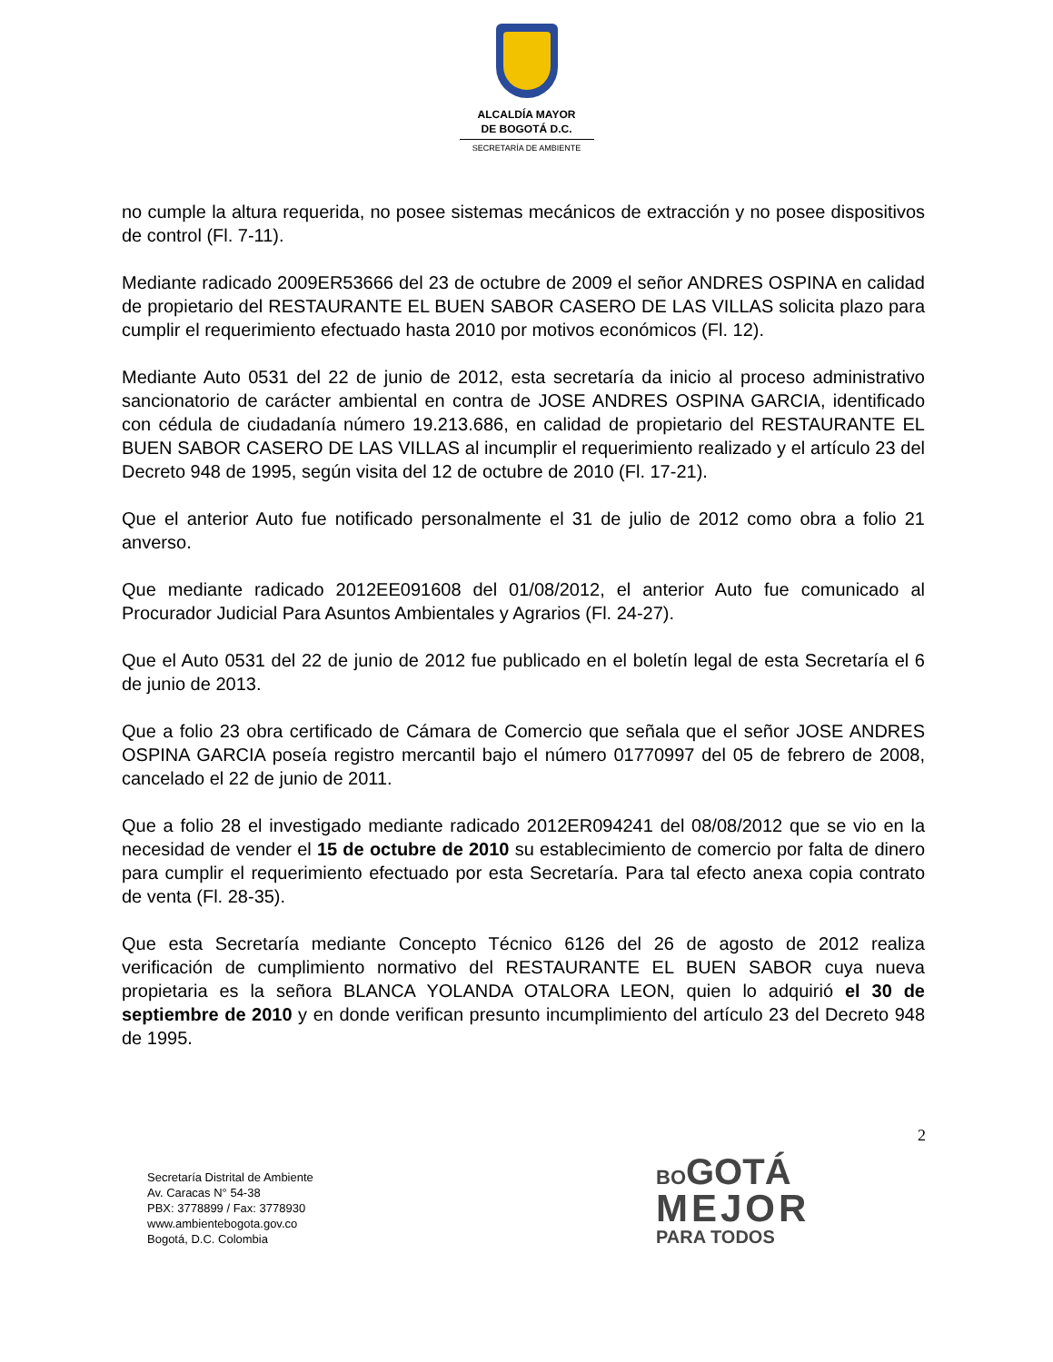ALCALDÍA MAYOR
DE BOGOTÁ D.C.
SECRETARÍA DE AMBIENTE
no cumple la altura requerida, no posee sistemas mecánicos de extracción y no posee dispositivos de control (Fl. 7-11).
Mediante radicado 2009ER53666 del 23 de octubre de 2009 el señor ANDRES OSPINA en calidad de propietario del RESTAURANTE EL BUEN SABOR CASERO DE LAS VILLAS solicita plazo para cumplir el requerimiento efectuado hasta 2010 por motivos económicos (Fl. 12).
Mediante Auto 0531 del 22 de junio de 2012, esta secretaría da inicio al proceso administrativo sancionatorio de carácter ambiental en contra de JOSE ANDRES OSPINA GARCIA, identificado con cédula de ciudadanía número 19.213.686, en calidad de propietario del RESTAURANTE EL BUEN SABOR CASERO DE LAS VILLAS al incumplir el requerimiento realizado y el artículo 23 del Decreto 948 de 1995, según visita del 12 de octubre de 2010 (Fl. 17-21).
Que el anterior Auto fue notificado personalmente el 31 de julio de 2012 como obra a folio 21 anverso.
Que mediante radicado 2012EE091608 del 01/08/2012, el anterior Auto fue comunicado al Procurador Judicial Para Asuntos Ambientales y Agrarios (Fl. 24-27).
Que el Auto 0531 del 22 de junio de 2012 fue publicado en el boletín legal de esta Secretaría el 6 de junio de 2013.
Que a folio 23 obra certificado de Cámara de Comercio que señala que el señor JOSE ANDRES OSPINA GARCIA poseía registro mercantil bajo el número 01770997 del 05 de febrero de 2008, cancelado el 22 de junio de 2011.
Que a folio 28 el investigado mediante radicado 2012ER094241 del 08/08/2012 que se vio en la necesidad de vender el 15 de octubre de 2010 su establecimiento de comercio por falta de dinero para cumplir el requerimiento efectuado por esta Secretaría. Para tal efecto anexa copia contrato de venta (Fl. 28-35).
Que esta Secretaría mediante Concepto Técnico 6126 del 26 de agosto de 2012 realiza verificación de cumplimiento normativo del RESTAURANTE EL BUEN SABOR cuya nueva propietaria es la señora BLANCA YOLANDA OTALORA LEON, quien lo adquirió el 30 de septiembre de 2010 y en donde verifican presunto incumplimiento del artículo 23 del Decreto 948 de 1995.
2
Secretaría Distrital de Ambiente
Av. Caracas N° 54-38
PBX: 3778899 / Fax: 3778930
www.ambientebogota.gov.co
Bogotá, D.C. Colombia
BO GOTÁ
MEJOR
PARA TODOS